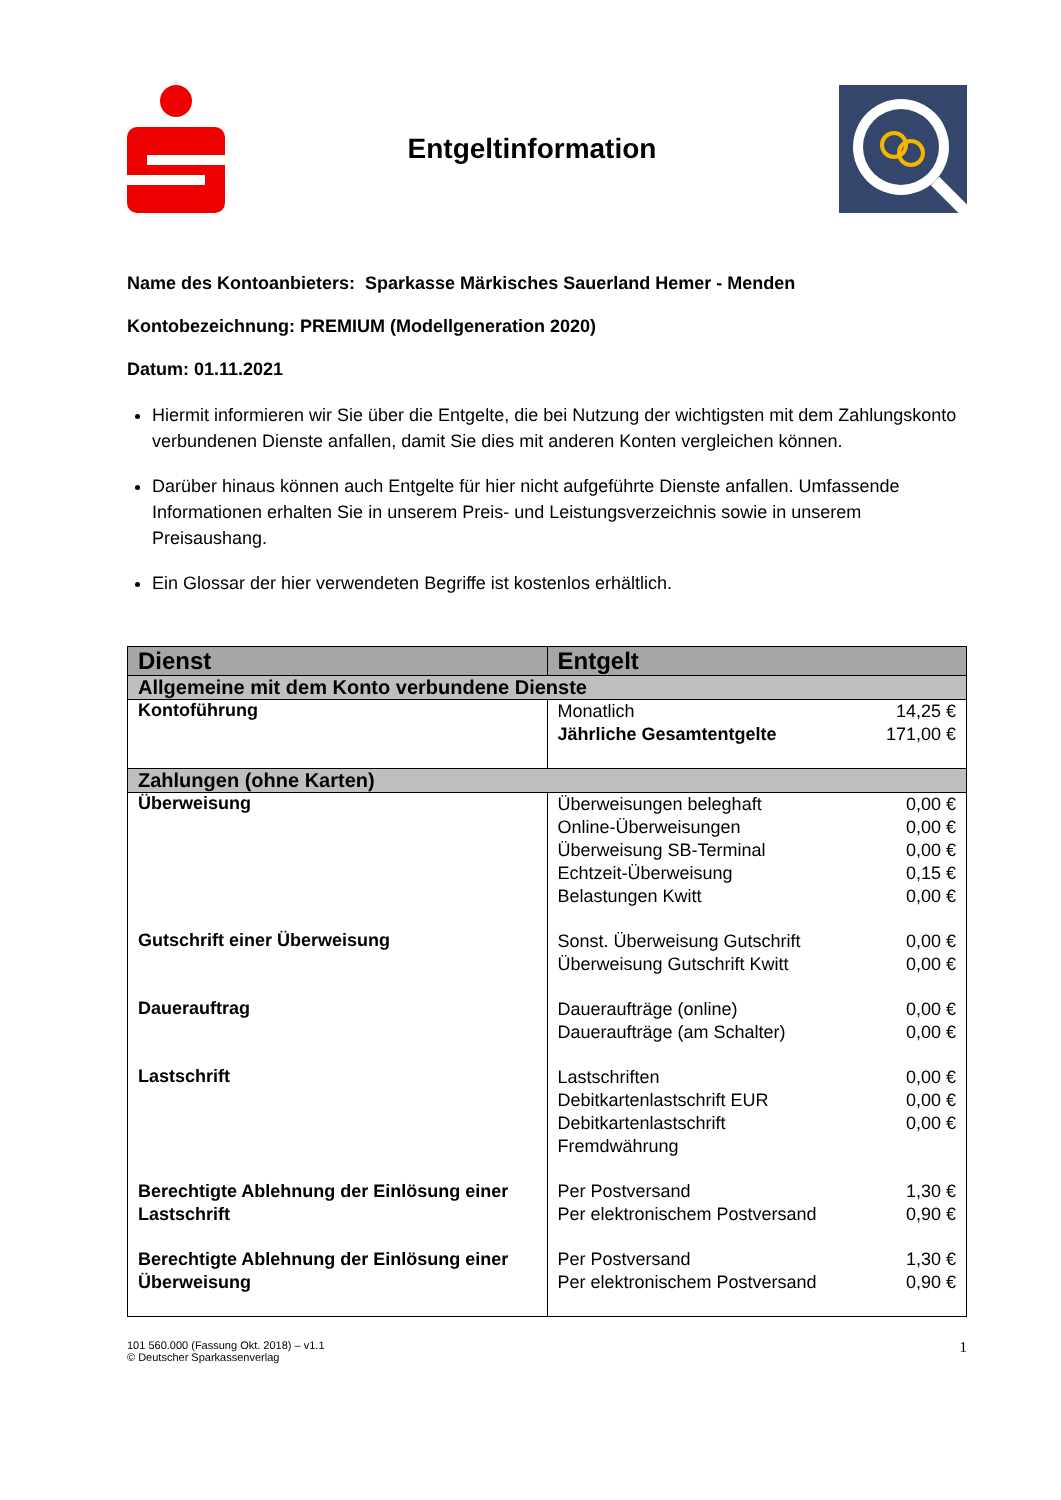Entgeltinformation
Name des Kontoanbieters: Sparkasse Märkisches Sauerland Hemer - Menden
Kontobezeichnung: PREMIUM (Modellgeneration 2020)
Datum: 01.11.2021
Hiermit informieren wir Sie über die Entgelte, die bei Nutzung der wichtigsten mit dem Zahlungskonto verbundenen Dienste anfallen, damit Sie dies mit anderen Konten vergleichen können.
Darüber hinaus können auch Entgelte für hier nicht aufgeführte Dienste anfallen. Umfassende Informationen erhalten Sie in unserem Preis- und Leistungsverzeichnis sowie in unserem Preisaushang.
Ein Glossar der hier verwendeten Begriffe ist kostenlos erhältlich.
| Dienst | Entgelt |
| --- | --- |
| Allgemeine mit dem Konto verbundene Dienste | |
| Kontoführung | Monatlich 14,25 € Jährliche Gesamtentgelte 171,00 € |
| Zahlungen (ohne Karten) | |
| Überweisung | Überweisungen beleghaft 0,00 € Online-Überweisungen 0,00 € Überweisung SB-Terminal 0,00 € Echtzeit-Überweisung 0,15 € Belastungen Kwitt 0,00 € |
| Gutschrift einer Überweisung | Sonst. Überweisung Gutschrift 0,00 € Überweisung Gutschrift Kwitt 0,00 € |
| Dauerauftrag | Daueraufträge (online) 0,00 € Daueraufträge (am Schalter) 0,00 € |
| Lastschrift | Lastschriften 0,00 € Debitkartenlastschrift EUR 0,00 € Debitkartenlastschrift Fremdwährung 0,00 € |
| Berechtigte Ablehnung der Einlösung einer Lastschrift | Per Postversand 1,30 € Per elektronischem Postversand 0,90 € |
| Berechtigte Ablehnung der Einlösung einer Überweisung | Per Postversand 1,30 € Per elektronischem Postversand 0,90 € |
101 560.000 (Fassung Okt. 2018) – v1.1
© Deutscher Sparkassenverlag
1